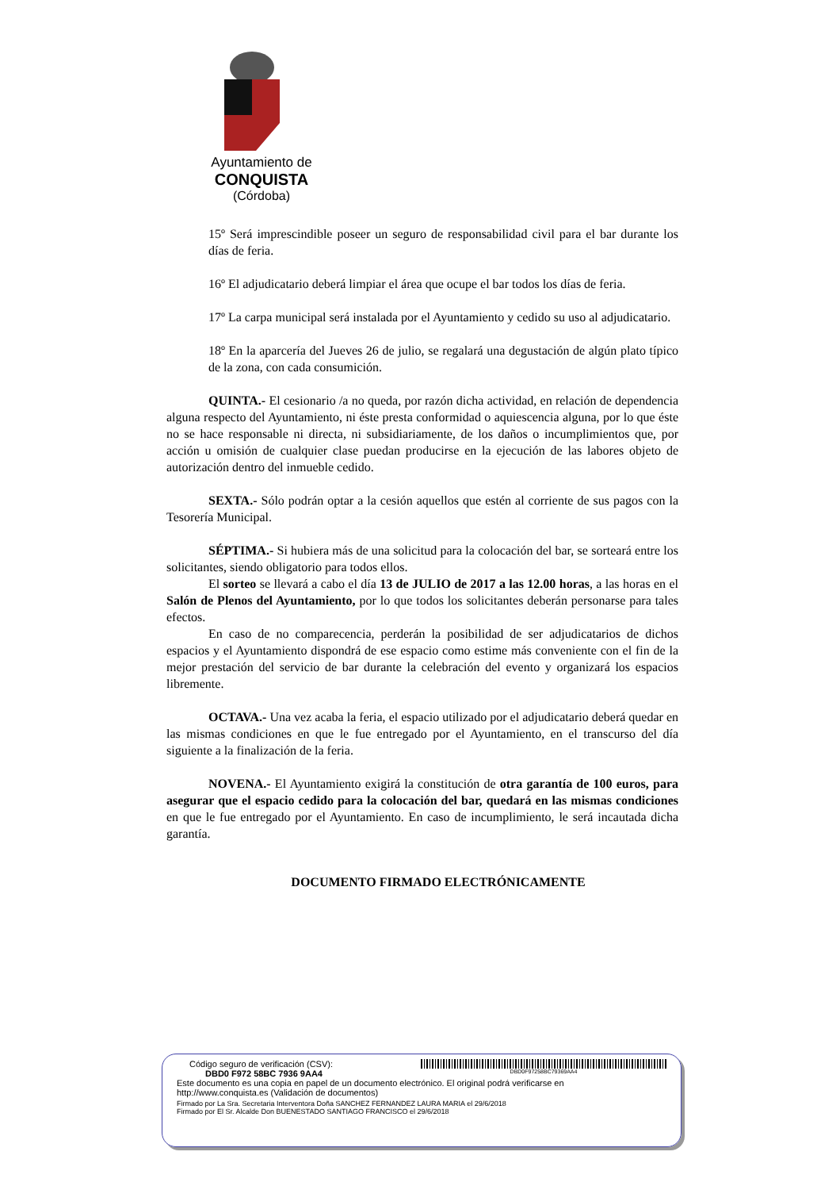Ayuntamiento de
CONQUISTA
(Córdoba)
15º Será imprescindible poseer un seguro de responsabilidad civil para el bar durante los días de feria.
16º El adjudicatario deberá limpiar el área que ocupe el bar todos los días de feria.
17º La carpa municipal será instalada por el Ayuntamiento y cedido su uso al adjudicatario.
18º En la aparcería del Jueves 26 de julio, se regalará una degustación de algún plato típico de la zona, con cada consumición.
QUINTA.- El cesionario /a no queda, por razón dicha actividad, en relación de dependencia alguna respecto del Ayuntamiento, ni éste presta conformidad o aquiescencia alguna, por lo que éste no se hace responsable ni directa, ni subsidiariamente, de los daños o incumplimientos que, por acción u omisión de cualquier clase puedan producirse en la ejecución de las labores objeto de autorización dentro del inmueble cedido.
SEXTA.- Sólo podrán optar a la cesión aquellos que estén al corriente de sus pagos con la Tesorería Municipal.
SÉPTIMA.- Si hubiera más de una solicitud para la colocación del bar, se sorteará entre los solicitantes, siendo obligatorio para todos ellos.
El sorteo se llevará a cabo el día 13 de JULIO de 2017 a las 12.00 horas, a las horas en el Salón de Plenos del Ayuntamiento, por lo que todos los solicitantes deberán personarse para tales efectos.
En caso de no comparecencia, perderán la posibilidad de ser adjudicatarios de dichos espacios y el Ayuntamiento dispondrá de ese espacio como estime más conveniente con el fin de la mejor prestación del servicio de bar durante la celebración del evento y organizará los espacios libremente.
OCTAVA.- Una vez acaba la feria, el espacio utilizado por el adjudicatario deberá quedar en las mismas condiciones en que le fue entregado por el Ayuntamiento, en el transcurso del día siguiente a la finalización de la feria.
NOVENA.- El Ayuntamiento exigirá la constitución de otra garantía de 100 euros, para asegurar que el espacio cedido para la colocación del bar, quedará en las mismas condiciones en que le fue entregado por el Ayuntamiento. En caso de incumplimiento, le será incautada dicha garantía.
DOCUMENTO FIRMADO ELECTRÓNICAMENTE
Código seguro de verificación (CSV):
DBD0 F972 58BC 7936 9AA4
DBD0F97258BC79369AA4
Este documento es una copia en papel de un documento electrónico. El original podrá verificarse en
http://www.conquista.es (Validación de documentos)
Firmado por La Sra. Secretaria Interventora Doña SANCHEZ FERNANDEZ LAURA MARIA el 29/6/2018
Firmado por El Sr. Alcalde Don BUENESTADO SANTIAGO FRANCISCO el 29/6/2018